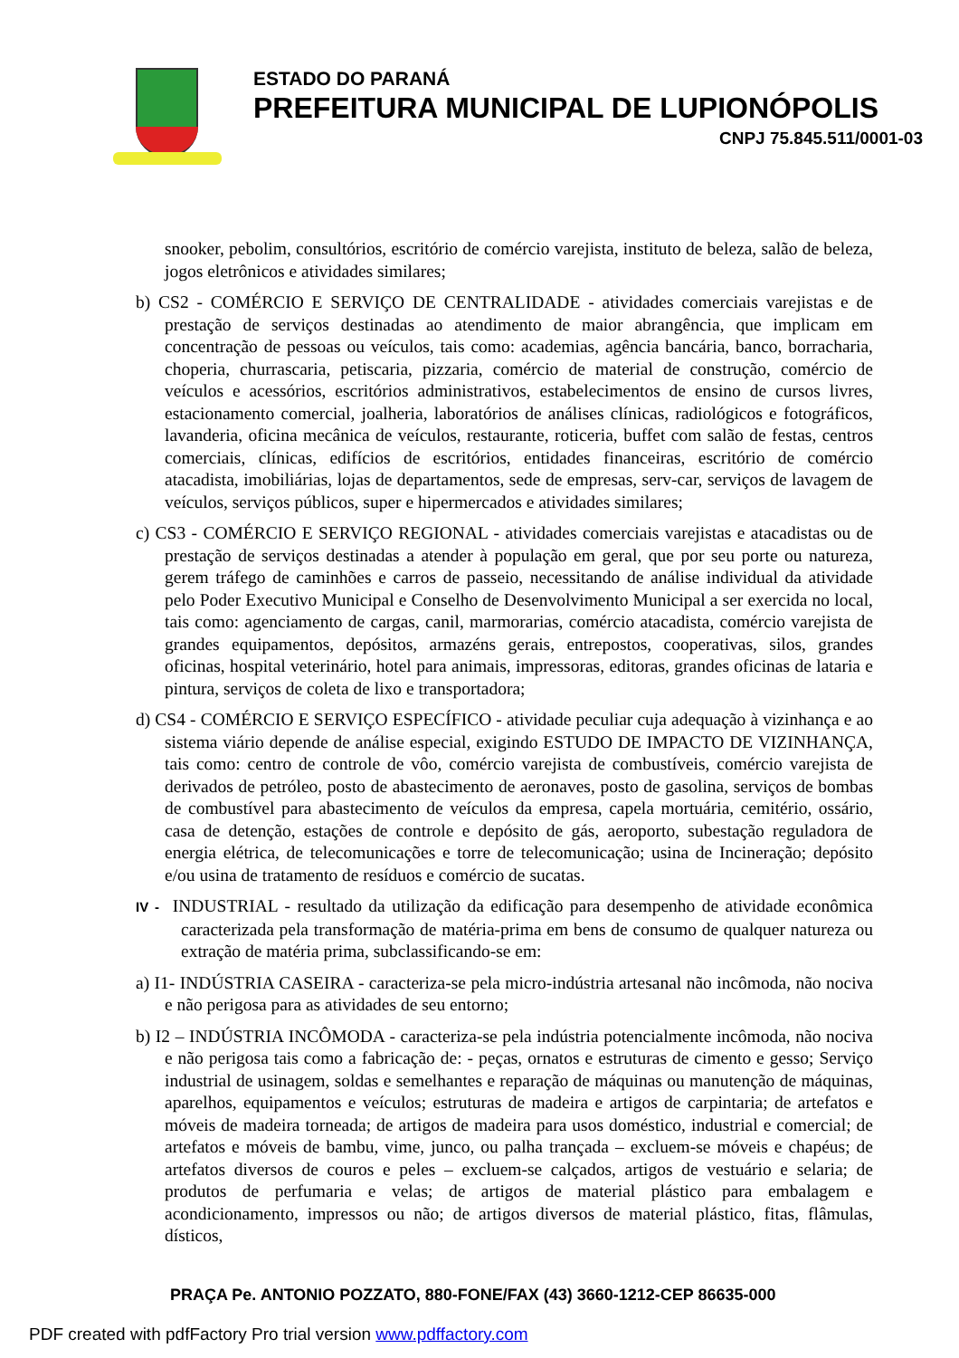ESTADO DO PARANÁ
PREFEITURA MUNICIPAL DE LUPIONÓPOLIS
CNPJ 75.845.511/0001-03
snooker, pebolim, consultórios, escritório de comércio varejista, instituto de beleza, salão de beleza, jogos eletrônicos e atividades similares;
b) CS2 - COMÉRCIO E SERVIÇO DE CENTRALIDADE - atividades comerciais varejistas e de prestação de serviços destinadas ao atendimento de maior abrangência, que implicam em concentração de pessoas ou veículos, tais como: academias, agência bancária, banco, borracharia, choperia, churrascaria, petiscaria, pizzaria, comércio de material de construção, comércio de veículos e acessórios, escritórios administrativos, estabelecimentos de ensino de cursos livres, estacionamento comercial, joalheria, laboratórios de análises clínicas, radiológicos e fotográficos, lavanderia, oficina mecânica de veículos, restaurante, roticeria, buffet com salão de festas, centros comerciais, clínicas, edifícios de escritórios, entidades financeiras, escritório de comércio atacadista, imobiliárias, lojas de departamentos, sede de empresas, serv-car, serviços de lavagem de veículos, serviços públicos, super e hipermercados e atividades similares;
c) CS3 - COMÉRCIO E SERVIÇO REGIONAL - atividades comerciais varejistas e atacadistas ou de prestação de serviços destinadas a atender à população em geral, que por seu porte ou natureza, gerem tráfego de caminhões e carros de passeio, necessitando de análise individual da atividade pelo Poder Executivo Municipal e Conselho de Desenvolvimento Municipal a ser exercida no local, tais como: agenciamento de cargas, canil, marmorarias, comércio atacadista, comércio varejista de grandes equipamentos, depósitos, armazéns gerais, entrepostos, cooperativas, silos, grandes oficinas, hospital veterinário, hotel para animais, impressoras, editoras, grandes oficinas de lataria e pintura, serviços de coleta de lixo e transportadora;
d) CS4 - COMÉRCIO E SERVIÇO ESPECÍFICO - atividade peculiar cuja adequação à vizinhança e ao sistema viário depende de análise especial, exigindo ESTUDO DE IMPACTO DE VIZINHANÇA, tais como: centro de controle de vôo, comércio varejista de combustíveis, comércio varejista de derivados de petróleo, posto de abastecimento de aeronaves, posto de gasolina, serviços de bombas de combustível para abastecimento de veículos da empresa, capela mortuária, cemitério, ossário, casa de detenção, estações de controle e depósito de gás, aeroporto, subestação reguladora de energia elétrica, de telecomunicações e torre de telecomunicação; usina de Incineração; depósito e/ou usina de tratamento de resíduos e comércio de sucatas.
IV - INDUSTRIAL - resultado da utilização da edificação para desempenho de atividade econômica caracterizada pela transformação de matéria-prima em bens de consumo de qualquer natureza ou extração de matéria prima, subclassificando-se em:
a) I1- INDÚSTRIA CASEIRA - caracteriza-se pela micro-indústria artesanal não incômoda, não nociva e não perigosa para as atividades de seu entorno;
b) I2 – INDÚSTRIA INCÔMODA - caracteriza-se pela indústria potencialmente incômoda, não nociva e não perigosa tais como a fabricação de: - peças, ornatos e estruturas de cimento e gesso; Serviço industrial de usinagem, soldas e semelhantes e reparação de máquinas ou manutenção de máquinas, aparelhos, equipamentos e veículos; estruturas de madeira e artigos de carpintaria; de artefatos e móveis de madeira torneada; de artigos de madeira para usos doméstico, industrial e comercial; de artefatos e móveis de bambu, vime, junco, ou palha trançada – excluem-se móveis e chapéus; de artefatos diversos de couros e peles – excluem-se calçados, artigos de vestuário e selaria; de produtos de perfumaria e velas; de artigos de material plástico para embalagem e acondicionamento, impressos ou não; de artigos diversos de material plástico, fitas, flâmulas, dísticos,
PRAÇA Pe. ANTONIO POZZATO, 880-FONE/FAX (43) 3660-1212-CEP 86635-000
PDF created with pdfFactory Pro trial version www.pdffactory.com